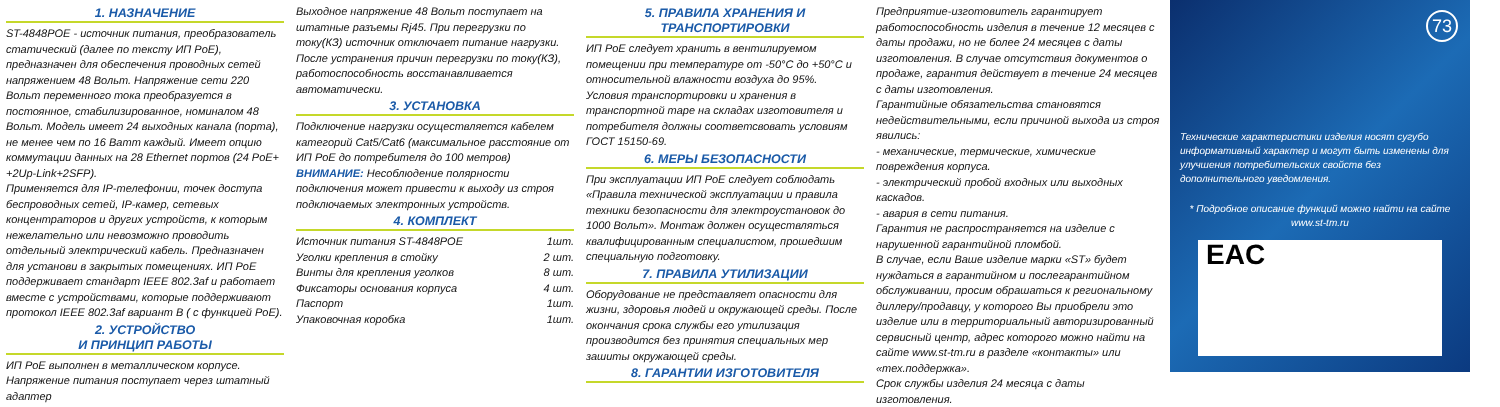1. НАЗНАЧЕНИЕ
ST-4848POE - источник питания, преобразователь статический (далее по тексту ИП PoE), предназначен для обеспечения проводных сетей напряжением 48 Вольт. Напряжение сети 220 Вольт переменного тока преобразуется в постоянное, стабилизированное, номиналом 48 Вольт. Модель имеет 24 выходных канала (порта), не менее чем по 16 Ватт каждый. Имеет опцию коммутации данных на 28 Ethernet портов (24 PoE+ +2Up-Link+2SFP).
Применяется для IP-телефонии, точек доступа беспроводных сетей, IP-камер, сетевых концентраторов и других устройств, к которым нежелательно или невозможно проводить отдельный электрический кабель. Предназначен для установи в закрытых помещениях. ИП PoE поддерживает стандарт IEEE 802.3af и работает вместе с устройствами, которые поддерживают протокол IEEE 802.3af вариант B ( с функцией PoE).
2. УСТРОЙСТВО
И ПРИНЦИП РАБОТЫ
ИП PoE выполнен в металлическом корпусе. Напряжение питания поступает через штатный адаптер
Выходное напряжение 48 Вольт поступает на штатные разъемы Rj45. При перегрузки по току(КЗ) источник отключает питание нагрузки. После устранения причин перегрузки по току(КЗ), работоспособность восстанавливается автоматически.
3. УСТАНОВКА
Подключение нагрузки осуществляется кабелем категорий Cat5/Cat6 (максимальное расстояние от ИП PoE до потребителя до 100 метров)
ВНИМАНИЕ: Несоблюдение полярности подключения может привести к выходу из строя подключаемых электронных устройств.
4. КОМПЛЕКТ
Источник питания ST-4848POE 1шт.
Уголки крепления в стойку 2 шт.
Винты для крепления уголков 8 шт.
Фиксаторы основания корпуса 4 шт.
Паспорт 1шт.
Упаковочная коробка 1шт.
5. ПРАВИЛА ХРАНЕНИЯ И ТРАНСПОРТИРОВКИ
ИП PoE следует хранить в вентилируемом помещении при температуре от -50°С до +50°С и относительной влажности воздуха до 95%.
Условия транспортировки и хранения в транспортной таре на складах изготовителя и потребителя должны соответсвовать условиям ГОСТ 15150-69.
6. МЕРЫ БЕЗОПАСНОСТИ
При эксплуатации ИП PoE следует соблюдать «Правила технической эксплуатации и правила техники безопасности для электроустановок до 1000 Вольт». Монтаж должен осуществляться квалифицированным специалистом, прошедшим специальную подготовку.
7. ПРАВИЛА УТИЛИЗАЦИИ
Оборудование не представляет опасности для жизни, здоровья людей и окружающей среды. После окончания срока службы его утилизация производится без принятия специальных мер зашиты окружающей среды.
8. ГАРАНТИИ ИЗГОТОВИТЕЛЯ
Предприятие-изготовитель гарантирует работоспособность изделия в течение 12 месяцев с даты продажи, но не более 24 месяцев с даты изготовления. В случае отсутствия документов о продаже, гарантия действует в течение 24 месяцев с даты изготовления.
Гарантийные обязательства становятся недействительными, если причиной выхода из строя явились:
- механические, термические, химические повреждения корпуса.
- электрический пробой входных или выходных каскадов.
- авария в сети питания.
Гарантия не распространяется на изделие с нарушенной гарантийной пломбой.
В случае, если Ваше изделие марки «ST» будет нуждаться в гарантийном и послегарантийном обслуживании, просим обрашаться к региональному диллеру/продавцу, у которого Вы приобрели это изделие или в территориальный авторизированный сервисный центр, адрес которого можно найти на сайте www.st-tm.ru в разделе «контакты» или «тех.поддержка».
Срок службы изделия 24 месяца с даты изготовления.
73
Технические характеристики изделия носят сугубо информативный характер и могут быть изменены для улучшения потребительских свойств без дополнительного уведомления.
* Подробное описание функций можно найти на сайте www.st-tm.ru
EAC